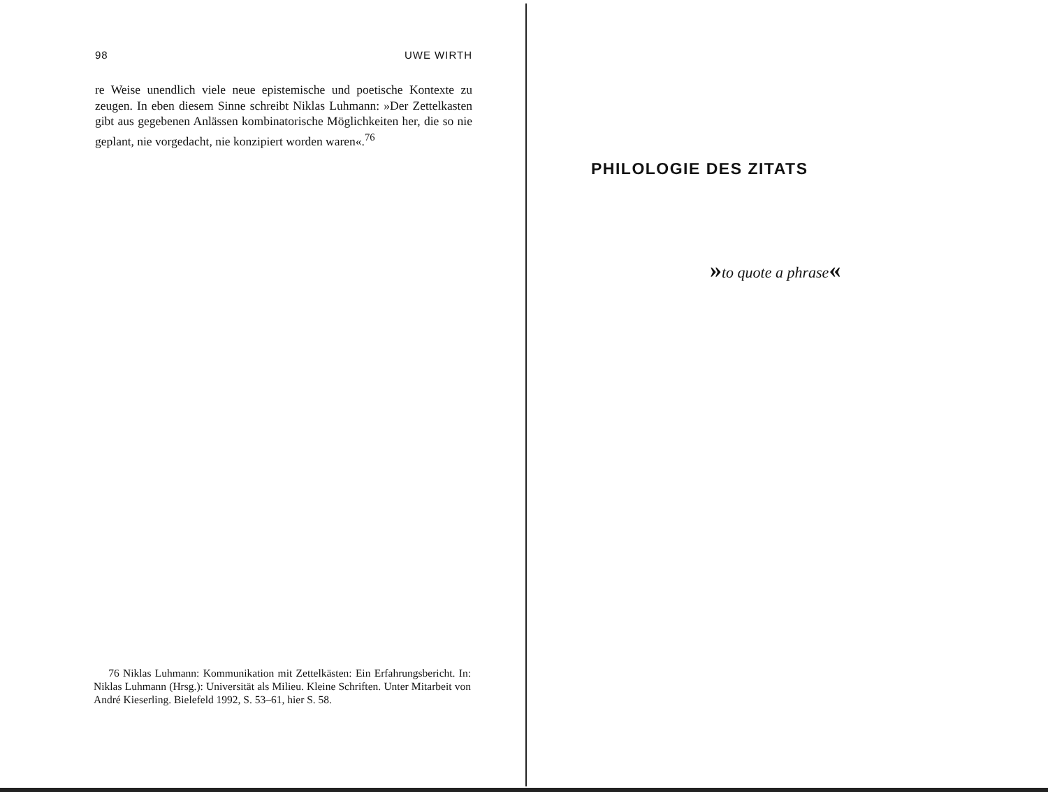98 UWE WIRTH
re Weise unendlich viele neue epistemische und poetische Kontexte zu zeugen. In eben diesem Sinne schreibt Niklas Luhmann: »Der Zettelkasten gibt aus gegebenen Anlässen kombinatorische Möglichkeiten her, die so nie geplant, nie vorgedacht, nie konzipiert worden waren«.<sup>76</sup>
76 Niklas Luhmann: Kommunikation mit Zettelkästen: Ein Erfahrungsbericht. In: Niklas Luhmann (Hrsg.): Universität als Milieu. Kleine Schriften. Unter Mitarbeit von André Kieserling. Bielefeld 1992, S. 53–61, hier S. 58.
PHILOLOGIE DES ZITATS
»to quote a phrase«